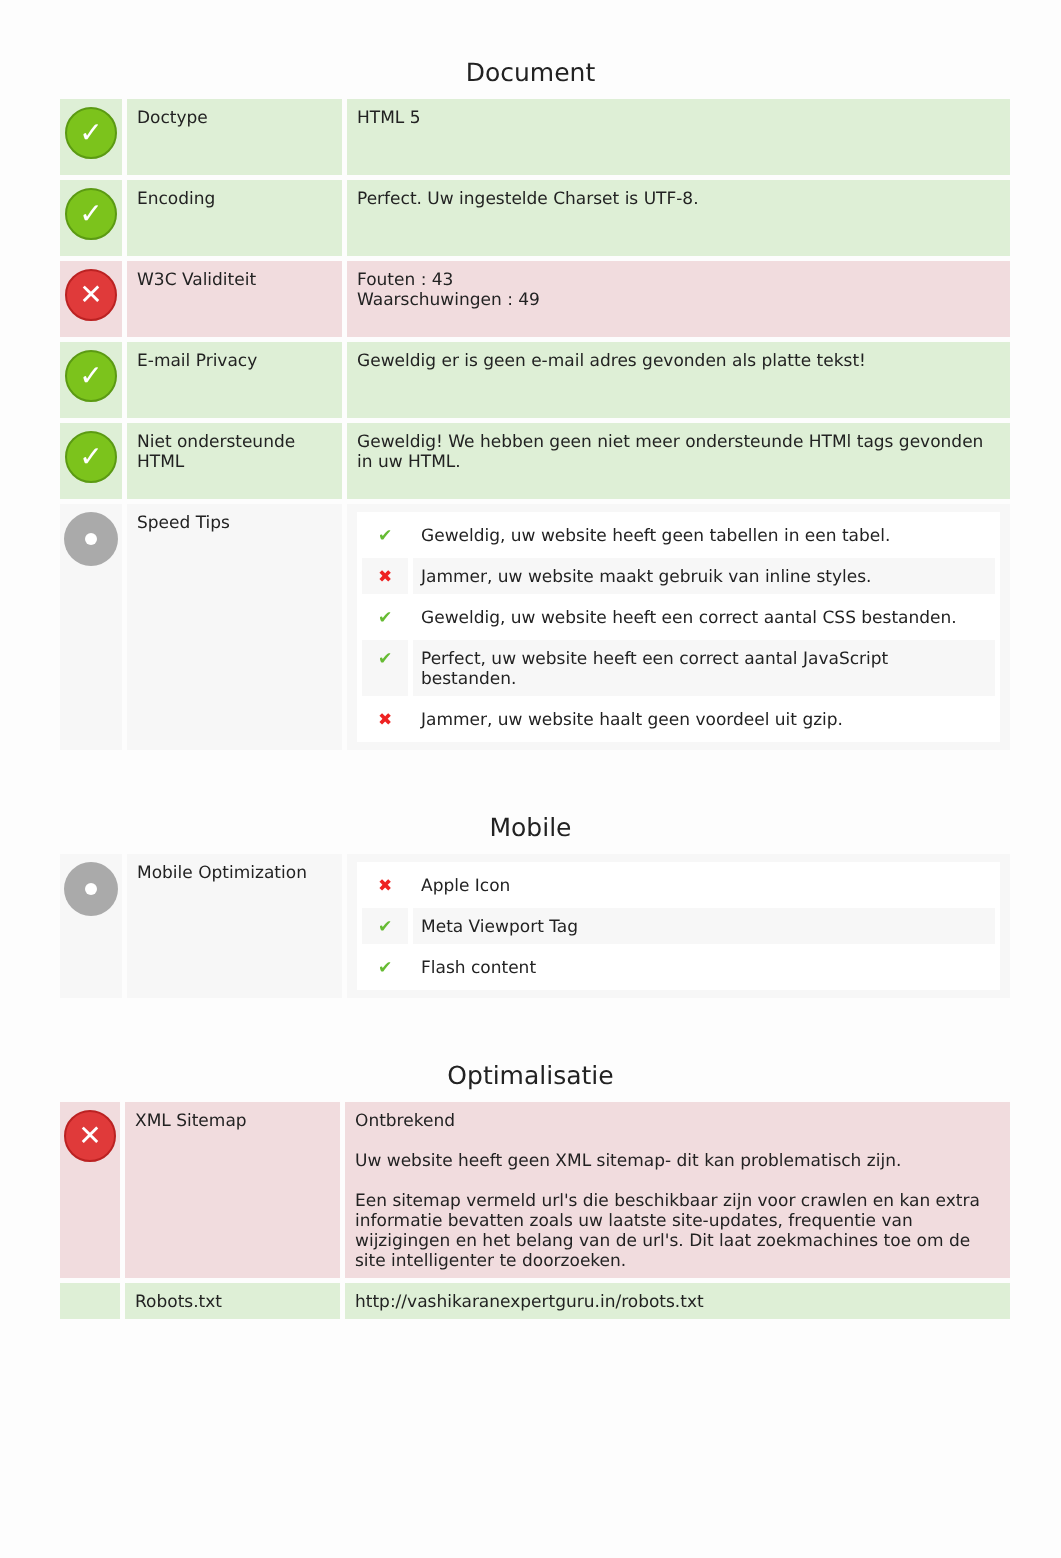Document
| ✓ | Doctype | HTML 5 |
| ✓ | Encoding | Perfect. Uw ingestelde Charset is UTF-8. |
| ✕ | W3C Validiteit | Fouten : 43 Waarschuwingen : 49 |
| ✓ | E-mail Privacy | Geweldig er is geen e-mail adres gevonden als platte tekst! |
| ✓ | Niet ondersteunde HTML | Geweldig! We hebben geen niet meer ondersteunde HTMl tags gevonden in uw HTML. |
| | Speed Tips | / ✔ / Geweldig, uw website heeft geen tabellen in een tabel. / / ✖ / Jammer, uw website maakt gebruik van inline styles. / / ✔ / Geweldig, uw website heeft een correct aantal CSS bestanden. / / ✔ / Perfect, uw website heeft een correct aantal JavaScript bestanden. / / ✖ / Jammer, uw website haalt geen voordeel uit gzip. / |
Mobile
| | Mobile Optimization | / ✖ / Apple Icon / / ✔ / Meta Viewport Tag / / ✔ / Flash content / |
Optimalisatie
| ✕ | XML Sitemap | Ontbrekend Uw website heeft geen XML sitemap- dit kan problematisch zijn. Een sitemap vermeld url's die beschikbaar zijn voor crawlen en kan extra informatie bevatten zoals uw laatste site-updates, frequentie van wijzigingen en het belang van de url's. Dit laat zoekmachines toe om de site intelligenter te doorzoeken. |
| | Robots.txt | http://vashikaranexpertguru.in/robots.txt |